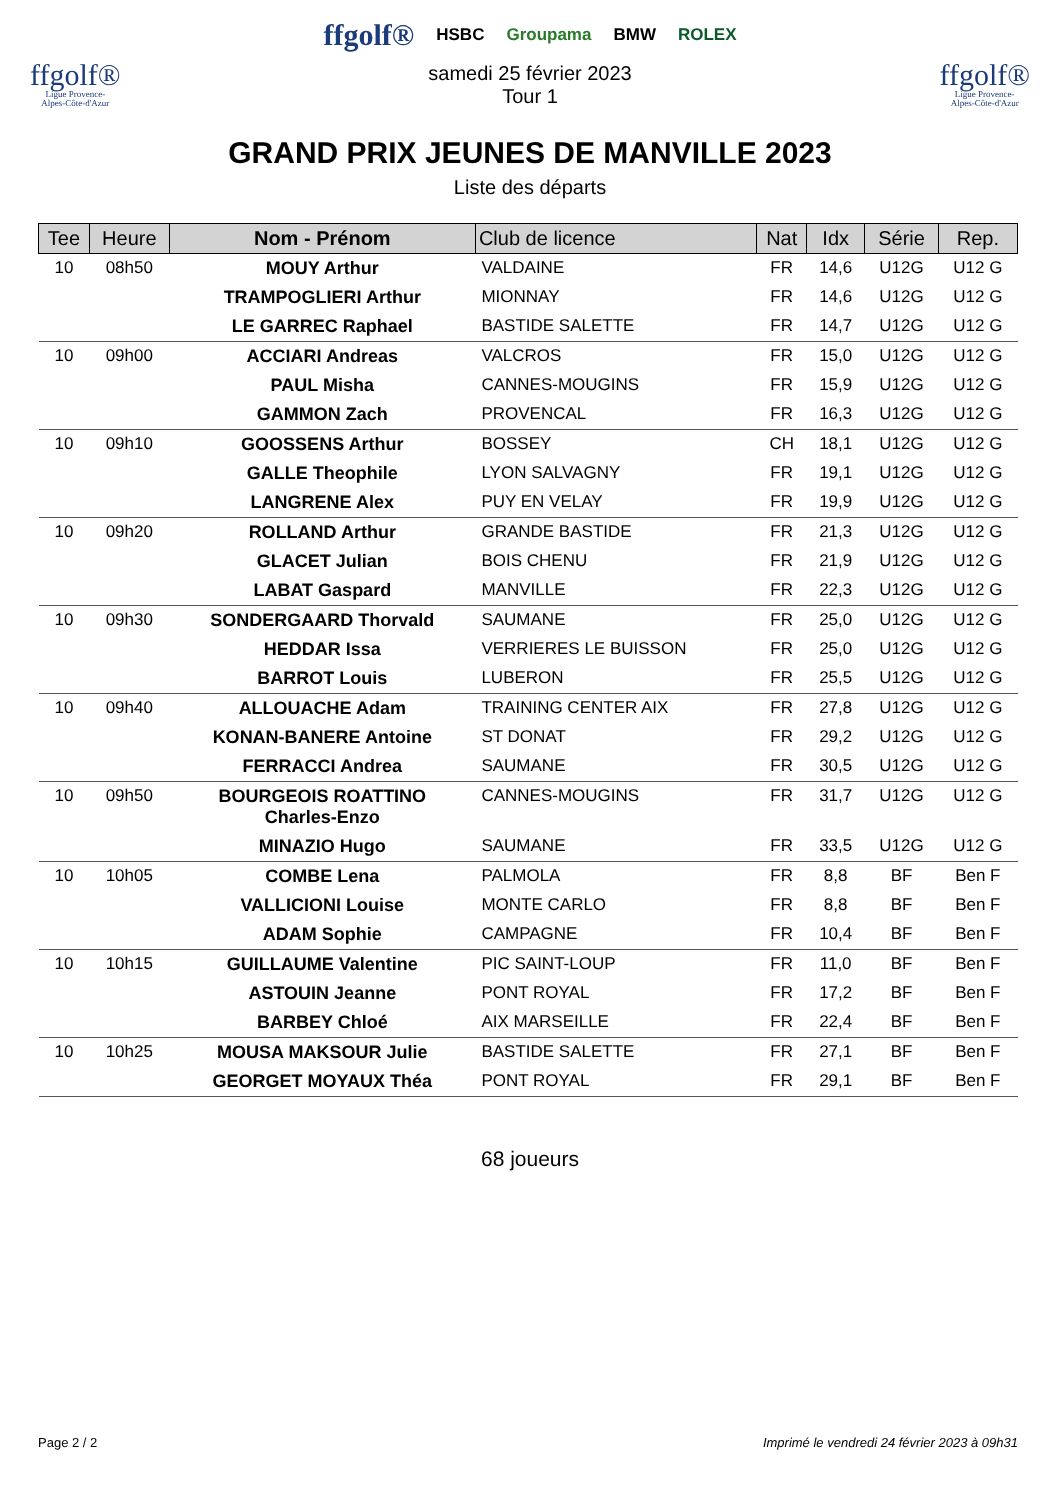ffgolf®
Ligue Provence-
Alpes-Côte-d'Azur
ffgolf® HSBC Groupama BMW ROLEX
samedi 25 février 2023
Tour 1
ffgolf®
Ligue Provence-
Alpes-Côte-d'Azur
GRAND PRIX JEUNES DE MANVILLE 2023
Liste des départs
| Tee | Heure | Nom - Prénom | Club de licence | Nat | Idx | Série | Rep. |
| --- | --- | --- | --- | --- | --- | --- | --- |
| 10 | 08h50 | MOUY Arthur | VALDAINE | FR | 14,6 | U12G | U12 G |
| | | TRAMPOGLIERI Arthur | MIONNAY | FR | 14,6 | U12G | U12 G |
| | | LE GARREC Raphael | BASTIDE SALETTE | FR | 14,7 | U12G | U12 G |
| 10 | 09h00 | ACCIARI Andreas | VALCROS | FR | 15,0 | U12G | U12 G |
| | | PAUL Misha | CANNES-MOUGINS | FR | 15,9 | U12G | U12 G |
| | | GAMMON Zach | PROVENCAL | FR | 16,3 | U12G | U12 G |
| 10 | 09h10 | GOOSSENS Arthur | BOSSEY | CH | 18,1 | U12G | U12 G |
| | | GALLE Theophile | LYON SALVAGNY | FR | 19,1 | U12G | U12 G |
| | | LANGRENE Alex | PUY EN VELAY | FR | 19,9 | U12G | U12 G |
| 10 | 09h20 | ROLLAND Arthur | GRANDE BASTIDE | FR | 21,3 | U12G | U12 G |
| | | GLACET Julian | BOIS CHENU | FR | 21,9 | U12G | U12 G |
| | | LABAT Gaspard | MANVILLE | FR | 22,3 | U12G | U12 G |
| 10 | 09h30 | SONDERGAARD Thorvald | SAUMANE | FR | 25,0 | U12G | U12 G |
| | | HEDDAR Issa | VERRIERES LE BUISSON | FR | 25,0 | U12G | U12 G |
| | | BARROT Louis | LUBERON | FR | 25,5 | U12G | U12 G |
| 10 | 09h40 | ALLOUACHE Adam | TRAINING CENTER AIX | FR | 27,8 | U12G | U12 G |
| | | KONAN-BANERE Antoine | ST DONAT | FR | 29,2 | U12G | U12 G |
| | | FERRACCI Andrea | SAUMANE | FR | 30,5 | U12G | U12 G |
| 10 | 09h50 | BOURGEOIS ROATTINO Charles-Enzo | CANNES-MOUGINS | FR | 31,7 | U12G | U12 G |
| | | MINAZIO Hugo | SAUMANE | FR | 33,5 | U12G | U12 G |
| 10 | 10h05 | COMBE Lena | PALMOLA | FR | 8,8 | BF | Ben F |
| | | VALLICIONI Louise | MONTE CARLO | FR | 8,8 | BF | Ben F |
| | | ADAM Sophie | CAMPAGNE | FR | 10,4 | BF | Ben F |
| 10 | 10h15 | GUILLAUME Valentine | PIC SAINT-LOUP | FR | 11,0 | BF | Ben F |
| | | ASTOUIN Jeanne | PONT ROYAL | FR | 17,2 | BF | Ben F |
| | | BARBEY Chloé | AIX MARSEILLE | FR | 22,4 | BF | Ben F |
| 10 | 10h25 | MOUSA MAKSOUR Julie | BASTIDE SALETTE | FR | 27,1 | BF | Ben F |
| | | GEORGET MOYAUX Théa | PONT ROYAL | FR | 29,1 | BF | Ben F |
68 joueurs
Page 2 / 2 Imprimé le vendredi 24 février 2023 à 09h31